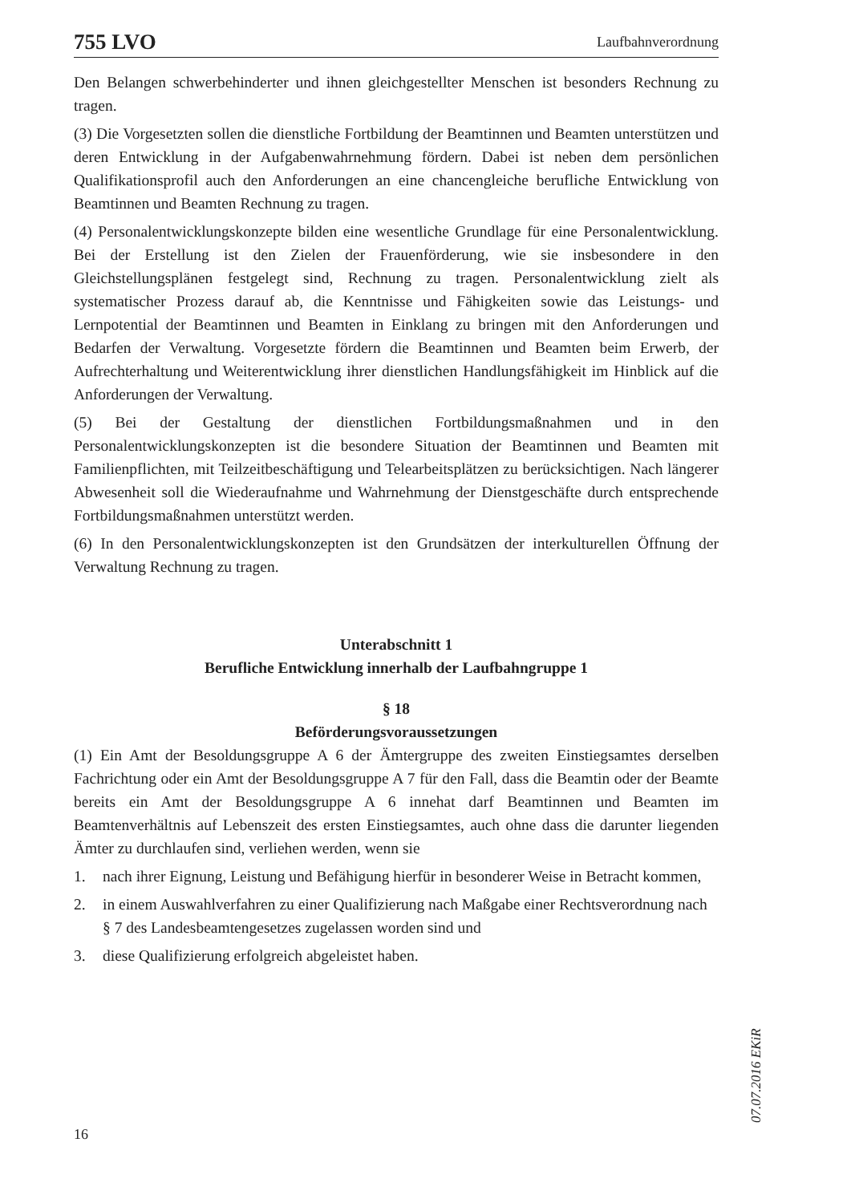755 LVO Laufbahnverordnung
Den Belangen schwerbehinderter und ihnen gleichgestellter Menschen ist besonders Rechnung zu tragen.
(3) Die Vorgesetzten sollen die dienstliche Fortbildung der Beamtinnen und Beamten unterstützen und deren Entwicklung in der Aufgabenwahrnehmung fördern. Dabei ist neben dem persönlichen Qualifikationsprofil auch den Anforderungen an eine chancengleiche berufliche Entwicklung von Beamtinnen und Beamten Rechnung zu tragen.
(4) Personalentwicklungskonzepte bilden eine wesentliche Grundlage für eine Personalentwicklung. Bei der Erstellung ist den Zielen der Frauenförderung, wie sie insbesondere in den Gleichstellungsplänen festgelegt sind, Rechnung zu tragen. Personalentwicklung zielt als systematischer Prozess darauf ab, die Kenntnisse und Fähigkeiten sowie das Leistungs- und Lernpotential der Beamtinnen und Beamten in Einklang zu bringen mit den Anforderungen und Bedarfen der Verwaltung. Vorgesetzte fördern die Beamtinnen und Beamten beim Erwerb, der Aufrechterhaltung und Weiterentwicklung ihrer dienstlichen Handlungsfähigkeit im Hinblick auf die Anforderungen der Verwaltung.
(5) Bei der Gestaltung der dienstlichen Fortbildungsmaßnahmen und in den Personalentwicklungskonzepten ist die besondere Situation der Beamtinnen und Beamten mit Familienpflichten, mit Teilzeitbeschäftigung und Telearbeitsplätzen zu berücksichtigen. Nach längerer Abwesenheit soll die Wiederaufnahme und Wahrnehmung der Dienstgeschäfte durch entsprechende Fortbildungsmaßnahmen unterstützt werden.
(6) In den Personalentwicklungskonzepten ist den Grundsätzen der interkulturellen Öffnung der Verwaltung Rechnung zu tragen.
Unterabschnitt 1
Berufliche Entwicklung innerhalb der Laufbahngruppe 1
§ 18
Beförderungsvoraussetzungen
(1) Ein Amt der Besoldungsgruppe A 6 der Ämtergruppe des zweiten Einstiegsamtes derselben Fachrichtung oder ein Amt der Besoldungsgruppe A 7 für den Fall, dass die Beamtin oder der Beamte bereits ein Amt der Besoldungsgruppe A 6 innehat darf Beamtinnen und Beamten im Beamtenverhältnis auf Lebenszeit des ersten Einstiegsamtes, auch ohne dass die darunter liegenden Ämter zu durchlaufen sind, verliehen werden, wenn sie
1. nach ihrer Eignung, Leistung und Befähigung hierfür in besonderer Weise in Betracht kommen,
2. in einem Auswahlverfahren zu einer Qualifizierung nach Maßgabe einer Rechtsverordnung nach § 7 des Landesbeamtengesetzes zugelassen worden sind und
3. diese Qualifizierung erfolgreich abgeleistet haben.
07.07.2016 EKiR
16